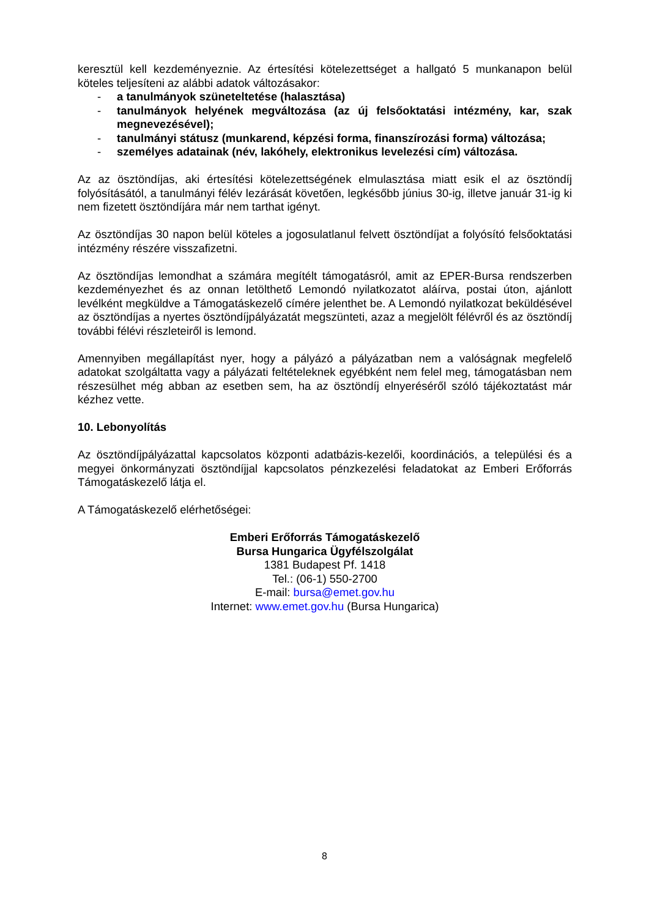keresztül kell kezdeményeznie. Az értesítési kötelezettséget a hallgató 5 munkanapon belül köteles teljesíteni az alábbi adatok változásakor:
- a tanulmányok szüneteltetése (halasztása)
- tanulmányok helyének megváltozása (az új felsőoktatási intézmény, kar, szak megnevezésével);
- tanulmányi státusz (munkarend, képzési forma, finanszírozási forma) változása;
- személyes adatainak (név, lakóhely, elektronikus levelezési cím) változása.
Az az ösztöndíjas, aki értesítési kötelezettségének elmulasztása miatt esik el az ösztöndíj folyósításától, a tanulmányi félév lezárását követően, legkésőbb június 30-ig, illetve január 31-ig ki nem fizetett ösztöndíjára már nem tarthat igényt.
Az ösztöndíjas 30 napon belül köteles a jogosulatlanul felvett ösztöndíjat a folyósító felsőoktatási intézmény részére visszafizetni.
Az ösztöndíjas lemondhat a számára megítélt támogatásról, amit az EPER-Bursa rendszerben kezdeményezhet és az onnan letölthető Lemondó nyilatkozatot aláírva, postai úton, ajánlott levélként megküldve a Támogatáskezelő címére jelenthet be. A Lemondó nyilatkozat beküldésével az ösztöndíjas a nyertes ösztöndíjpályázatát megszünteti, azaz a megjelölt félévről és az ösztöndíj további félévi részleteiről is lemond.
Amennyiben megállapítást nyer, hogy a pályázó a pályázatban nem a valóságnak megfelelő adatokat szolgáltatta vagy a pályázati feltételeknek egyébként nem felel meg, támogatásban nem részesülhet még abban az esetben sem, ha az ösztöndíj elnyeréséről szóló tájékoztatást már kézhez vette.
10. Lebonyolítás
Az ösztöndíjpályázattal kapcsolatos központi adatbázis-kezelői, koordinációs, a települési és a megyei önkormányzati ösztöndíjjal kapcsolatos pénzkezelési feladatokat az Emberi Erőforrás Támogatáskezelő látja el.
A Támogatáskezelő elérhetőségei:
Emberi Erőforrás Támogatáskezelő
Bursa Hungarica Ügyfélszolgálat
1381 Budapest Pf. 1418
Tel.: (06-1) 550-2700
E-mail: bursa@emet.gov.hu
Internet: www.emet.gov.hu (Bursa Hungarica)
8